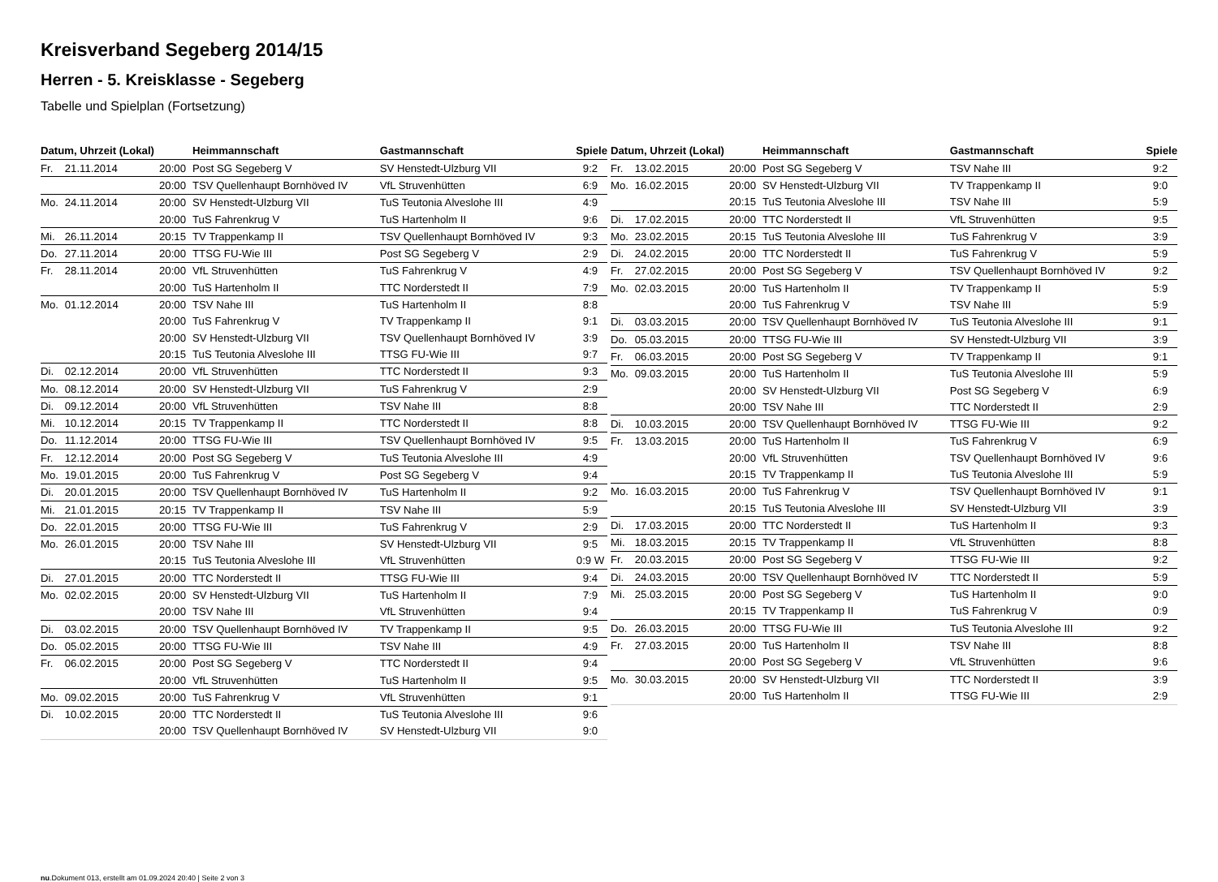Kreisverband Segeberg 2014/15
Herren - 5. Kreisklasse - Segeberg
Tabelle und Spielplan (Fortsetzung)
| Datum, Uhrzeit (Lokal) | | | Heimmannschaft | Gastmannschaft | Spiele |
| --- | --- | --- | --- | --- | --- |
| Fr. | 21.11.2014 | 20:00 | Post SG Segeberg V | SV Henstedt-Ulzburg VII | 9:2 |
| | | 20:00 | TSV Quellenhaupt Bornhöved IV | VfL Struvenhütten | 6:9 |
| Mo. | 24.11.2014 | 20:00 | SV Henstedt-Ulzburg VII | TuS Teutonia Alveslohe III | 4:9 |
| | | 20:00 | TuS Fahrenkrug V | TuS Hartenholm II | 9:6 |
| Mi. | 26.11.2014 | 20:15 | TV Trappenkamp II | TSV Quellenhaupt Bornhöved IV | 9:3 |
| Do. | 27.11.2014 | 20:00 | TTSG FU-Wie III | Post SG Segeberg V | 2:9 |
| Fr. | 28.11.2014 | 20:00 | VfL Struvenhütten | TuS Fahrenkrug V | 4:9 |
| | | 20:00 | TuS Hartenholm II | TTC Norderstedt II | 7:9 |
| Mo. | 01.12.2014 | 20:00 | TSV Nahe III | TuS Hartenholm II | 8:8 |
| | | 20:00 | TuS Fahrenkrug V | TV Trappenkamp II | 9:1 |
| | | 20:00 | SV Henstedt-Ulzburg VII | TSV Quellenhaupt Bornhöved IV | 3:9 |
| | | 20:15 | TuS Teutonia Alveslohe III | TTSG FU-Wie III | 9:7 |
| Di. | 02.12.2014 | 20:00 | VfL Struvenhütten | TTC Norderstedt II | 9:3 |
| Mo. | 08.12.2014 | 20:00 | SV Henstedt-Ulzburg VII | TuS Fahrenkrug V | 2:9 |
| Di. | 09.12.2014 | 20:00 | VfL Struvenhütten | TSV Nahe III | 8:8 |
| Mi. | 10.12.2014 | 20:15 | TV Trappenkamp II | TTC Norderstedt II | 8:8 |
| Do. | 11.12.2014 | 20:00 | TTSG FU-Wie III | TSV Quellenhaupt Bornhöved IV | 9:5 |
| Fr. | 12.12.2014 | 20:00 | Post SG Segeberg V | TuS Teutonia Alveslohe III | 4:9 |
| Mo. | 19.01.2015 | 20:00 | TuS Fahrenkrug V | Post SG Segeberg V | 9:4 |
| Di. | 20.01.2015 | 20:00 | TSV Quellenhaupt Bornhöved IV | TuS Hartenholm II | 9:2 |
| Mi. | 21.01.2015 | 20:15 | TV Trappenkamp II | TSV Nahe III | 5:9 |
| Do. | 22.01.2015 | 20:00 | TTSG FU-Wie III | TuS Fahrenkrug V | 2:9 |
| Mo. | 26.01.2015 | 20:00 | TSV Nahe III | SV Henstedt-Ulzburg VII | 9:5 |
| | | 20:15 | TuS Teutonia Alveslohe III | VfL Struvenhütten | 0:9 W |
| Di. | 27.01.2015 | 20:00 | TTC Norderstedt II | TTSG FU-Wie III | 9:4 |
| Mo. | 02.02.2015 | 20:00 | SV Henstedt-Ulzburg VII | TuS Hartenholm II | 7:9 |
| | | 20:00 | TSV Nahe III | VfL Struvenhütten | 9:4 |
| Di. | 03.02.2015 | 20:00 | TSV Quellenhaupt Bornhöved IV | TV Trappenkamp II | 9:5 |
| Do. | 05.02.2015 | 20:00 | TTSG FU-Wie III | TSV Nahe III | 4:9 |
| Fr. | 06.02.2015 | 20:00 | Post SG Segeberg V | TTC Norderstedt II | 9:4 |
| | | 20:00 | VfL Struvenhütten | TuS Hartenholm II | 9:5 |
| Mo. | 09.02.2015 | 20:00 | TuS Fahrenkrug V | VfL Struvenhütten | 9:1 |
| Di. | 10.02.2015 | 20:00 | TTC Norderstedt II | TuS Teutonia Alveslohe III | 9:6 |
| | | 20:00 | TSV Quellenhaupt Bornhöved IV | SV Henstedt-Ulzburg VII | 9:0 |
| Datum, Uhrzeit (Lokal) | | | Heimmannschaft | Gastmannschaft | Spiele |
| --- | --- | --- | --- | --- | --- |
| Fr. | 13.02.2015 | 20:00 | Post SG Segeberg V | TSV Nahe III | 9:2 |
| Mo. | 16.02.2015 | 20:00 | SV Henstedt-Ulzburg VII | TV Trappenkamp II | 9:0 |
| | | 20:15 | TuS Teutonia Alveslohe III | TSV Nahe III | 5:9 |
| Di. | 17.02.2015 | 20:00 | TTC Norderstedt II | VfL Struvenhütten | 9:5 |
| Mo. | 23.02.2015 | 20:15 | TuS Teutonia Alveslohe III | TuS Fahrenkrug V | 3:9 |
| Di. | 24.02.2015 | 20:00 | TTC Norderstedt II | TuS Fahrenkrug V | 5:9 |
| Fr. | 27.02.2015 | 20:00 | Post SG Segeberg V | TSV Quellenhaupt Bornhöved IV | 9:2 |
| Mo. | 02.03.2015 | 20:00 | TuS Hartenholm II | TV Trappenkamp II | 5:9 |
| | | 20:00 | TuS Fahrenkrug V | TSV Nahe III | 5:9 |
| Di. | 03.03.2015 | 20:00 | TSV Quellenhaupt Bornhöved IV | TuS Teutonia Alveslohe III | 9:1 |
| Do. | 05.03.2015 | 20:00 | TTSG FU-Wie III | SV Henstedt-Ulzburg VII | 3:9 |
| Fr. | 06.03.2015 | 20:00 | Post SG Segeberg V | TV Trappenkamp II | 9:1 |
| Mo. | 09.03.2015 | 20:00 | TuS Hartenholm II | TuS Teutonia Alveslohe III | 5:9 |
| | | 20:00 | SV Henstedt-Ulzburg VII | Post SG Segeberg V | 6:9 |
| | | 20:00 | TSV Nahe III | TTC Norderstedt II | 2:9 |
| Di. | 10.03.2015 | 20:00 | TSV Quellenhaupt Bornhöved IV | TTSG FU-Wie III | 9:2 |
| Fr. | 13.03.2015 | 20:00 | TuS Hartenholm II | TuS Fahrenkrug V | 6:9 |
| | | 20:00 | VfL Struvenhütten | TSV Quellenhaupt Bornhöved IV | 9:6 |
| | | 20:15 | TV Trappenkamp II | TuS Teutonia Alveslohe III | 5:9 |
| Mo. | 16.03.2015 | 20:00 | TuS Fahrenkrug V | TSV Quellenhaupt Bornhöved IV | 9:1 |
| | | 20:15 | TuS Teutonia Alveslohe III | SV Henstedt-Ulzburg VII | 3:9 |
| Di. | 17.03.2015 | 20:00 | TTC Norderstedt II | TuS Hartenholm II | 9:3 |
| Mi. | 18.03.2015 | 20:15 | TV Trappenkamp II | VfL Struvenhütten | 8:8 |
| Fr. | 20.03.2015 | 20:00 | Post SG Segeberg V | TTSG FU-Wie III | 9:2 |
| Di. | 24.03.2015 | 20:00 | TSV Quellenhaupt Bornhöved IV | TTC Norderstedt II | 5:9 |
| Mi. | 25.03.2015 | 20:00 | Post SG Segeberg V | TuS Hartenholm II | 9:0 |
| | | 20:15 | TV Trappenkamp II | TuS Fahrenkrug V | 0:9 |
| Do. | 26.03.2015 | 20:00 | TTSG FU-Wie III | TuS Teutonia Alveslohe III | 9:2 |
| Fr. | 27.03.2015 | 20:00 | TuS Hartenholm II | TSV Nahe III | 8:8 |
| | | 20:00 | Post SG Segeberg V | VfL Struvenhütten | 9:6 |
| Mo. | 30.03.2015 | 20:00 | SV Henstedt-Ulzburg VII | TTC Norderstedt II | 3:9 |
| | | 20:00 | TuS Hartenholm II | TTSG FU-Wie III | 2:9 |
nu.Dokument 013, erstellt am 01.09.2024 20:40 | Seite 2 von 3